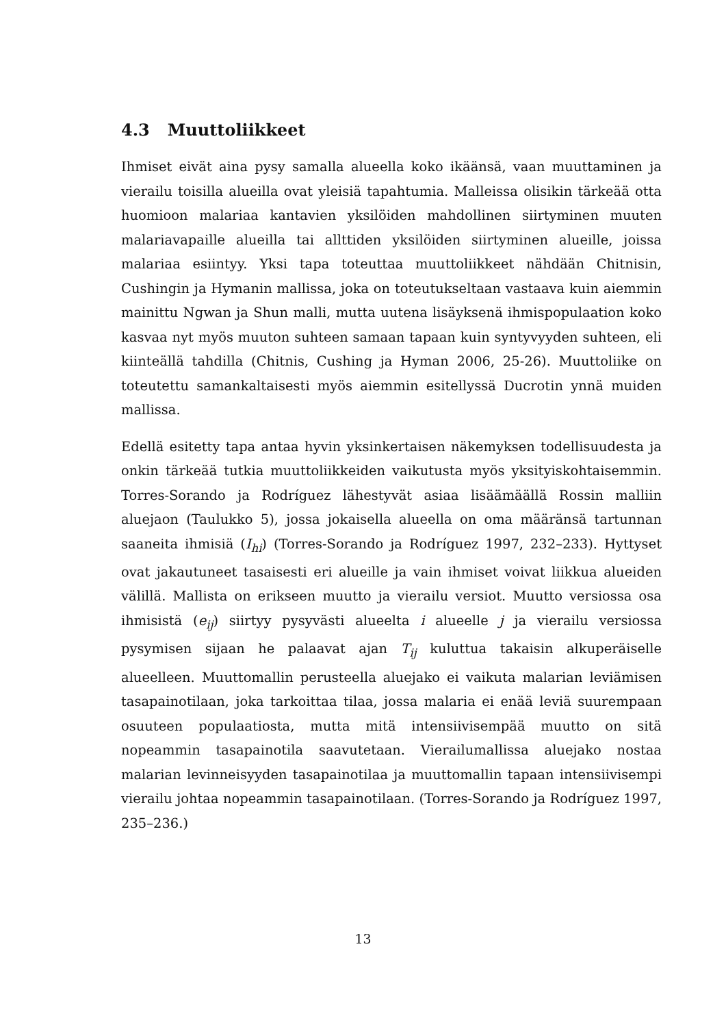4.3 Muuttoliikkeet
Ihmiset eivät aina pysy samalla alueella koko ikäänsä, vaan muuttaminen ja vierailu toisilla alueilla ovat yleisiä tapahtumia. Malleissa olisikin tärkeää otta huomioon malariaa kantavien yksilöiden mahdollinen siirtyminen muuten malariavapaille alueilla tai allttiden yksilöiden siirtyminen alueille, joissa malariaa esiintyy. Yksi tapa toteuttaa muuttoliikkeet nähdään Chitnisin, Cushingin ja Hymanin mallissa, joka on toteutukseltaan vastaava kuin aiemmin mainittu Ngwan ja Shun malli, mutta uutena lisäyksenä ihmispopulaation koko kasvaa nyt myös muuton suhteen samaan tapaan kuin syntyvyyden suhteen, eli kiinteällä tahdilla (Chitnis, Cushing ja Hyman 2006, 25-26). Muuttoliike on toteutettu samankaltaisesti myös aiemmin esitellyssä Ducrotin ynnä muiden mallissa.
Edellä esitetty tapa antaa hyvin yksinkertaisen näkemyksen todellisuudesta ja onkin tärkeää tutkia muuttoliikkeiden vaikutusta myös yksityiskohtaisemmin. Torres-Sorando ja Rodríguez lähestyvät asiaa lisäämäällä Rossin malliin aluejaon (Taulukko 5), jossa jokaisella alueella on oma määränsä tartunnan saaneita ihmisiä (I<sub>hi</sub>) (Torres-Sorando ja Rodríguez 1997, 232–233). Hyttyset ovat jakautuneet tasaisesti eri alueille ja vain ihmiset voivat liikkua alueiden välillä. Mallista on erikseen muutto ja vierailu versiot. Muutto versiossa osa ihmisistä (e<sub>ij</sub>) siirtyy pysyvästi alueelta i alueelle j ja vierailu versiossa pysymisen sijaan he palaavat ajan T<sub>ij</sub> kuluttua takaisin alkuperäiselle alueelleen. Muuttomallin perusteella aluejako ei vaikuta malarian leviämisen tasapainotilaan, joka tarkoittaa tilaa, jossa malaria ei enää leviä suurempaan osuuteen populaatiosta, mutta mitä intensiivisempää muutto on sitä nopeammin tasapainotila saavutetaan. Vierailumallissa aluejako nostaa malarian levinneisyyden tasapainotilaa ja muuttomallin tapaan intensiivisempi vierailu johtaa nopeammin tasapainotilaan. (Torres-Sorando ja Rodríguez 1997, 235–236.)
13